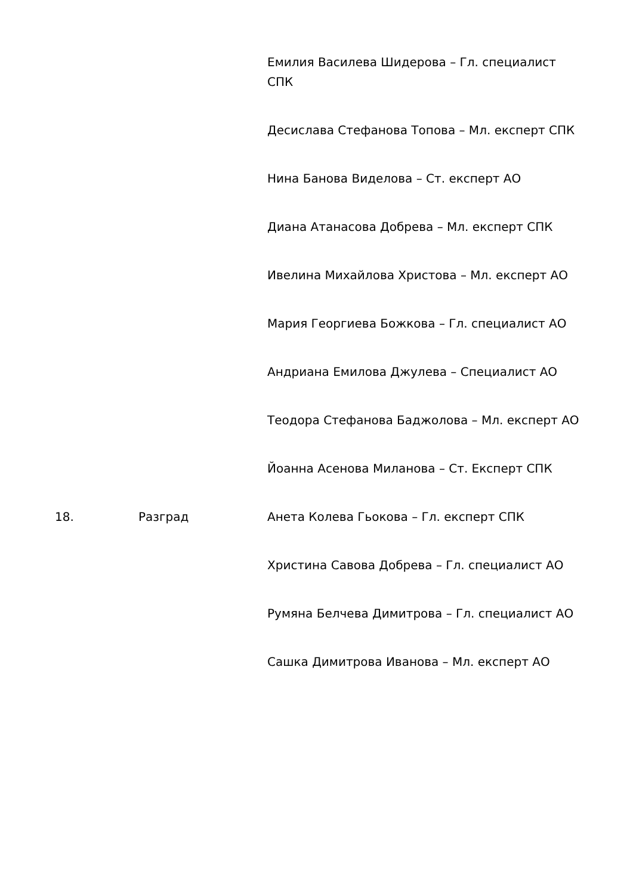| | | Емилия Василева Шидерова – Гл. специалист СПК |
| | | Десислава Стефанова Топова – Мл. експерт СПК |
| | | Нина Банова Виделова – Ст. експерт АО |
| | | Диана Атанасова Добрева – Мл. експерт СПК |
| | | Ивелина Михайлова Христова – Мл. експерт АО |
| | | Мария Георгиева Божкова – Гл. специалист АО |
| | | Андриана Емилова Джулева – Специалист АО |
| | | Теодора Стефанова Баджолова – Мл. експерт АО |
| | | Йоанна Асенова Миланова – Ст. Експерт СПК |
| 18. | Разград | Анета Колева Гьокова – Гл. експерт СПК |
| | | Христина Савова Добрева – Гл. специалист АО |
| | | Румяна Белчева Димитрова – Гл. специалист АО |
| | | Сашка Димитрова Иванова – Мл. експерт АО |